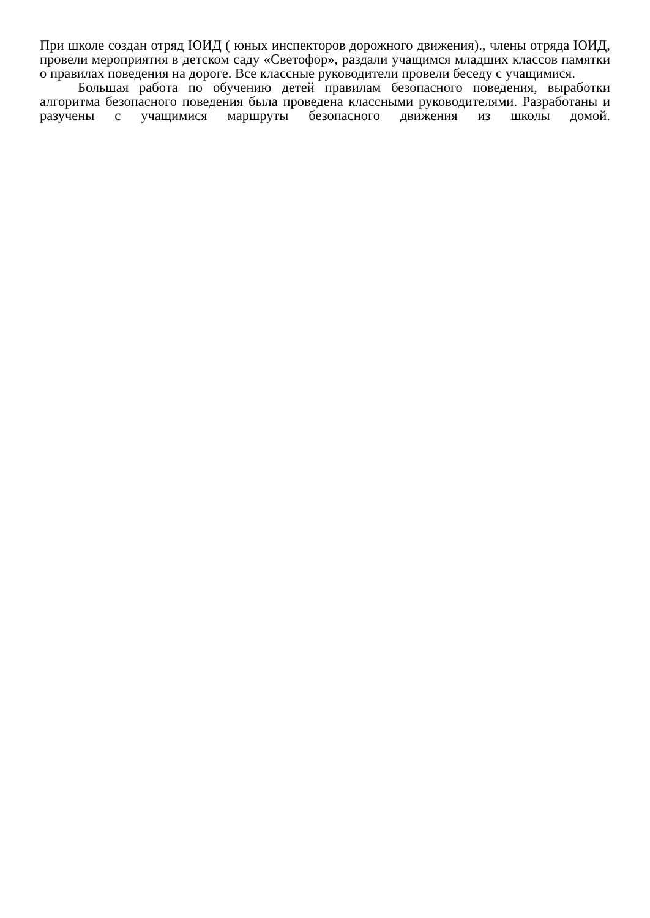При школе создан отряд ЮИД ( юных инспекторов дорожного движения)., члены отряда ЮИД, провели мероприятия в детском саду «Светофор», раздали учащимся младших классов памятки о правилах поведения на дороге. Все классные руководители провели беседу с учащимися.
Большая работа по обучению детей правилам безопасного поведения, выработки алгоритма безопасного поведения была проведена классными руководителями. Разработаны и разучены с учащимися маршруты безопасного движения из школы домой.